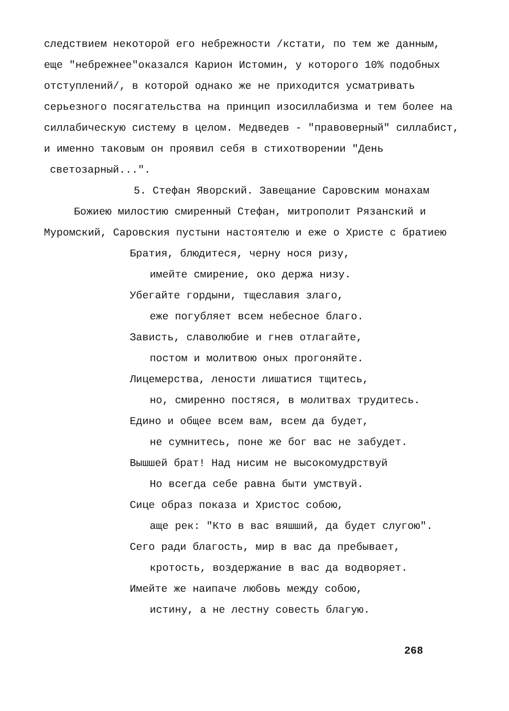следствием некоторой его небрежности /кстати, по тем же данным, еще "небрежнее"оказался Карион Истомин, у которого 10% подобных отступлений/, в которой однако же не приходится усматривать серьезного посягательства на принцип изосиллабизма и тем более на силлабическую систему в целом. Медведев - "правоверный" силлабист, и именно таковым он проявил себя в стихотворении "День
светозарный...".
5. Стефан Яворский. Завещание Саровским монахам
Божиею милостию смиренный Стефан, митрополит Рязанский и
Муромский, Саровския пустыни настоятелю и еже о Христе с братиею
Братия, блюдитеся, черну нося ризу,
имейте смирение, око держа низу.
Убегайте гордыни, тщеславия злаго,
еже погубляет всем небесное благо.
Зависть, славолюбие и гнев отлагайте,
постом и молитвою оных прогоняйте.
Лицемерства, лености лишатися тщитесь,
но, смиренно постяся, в молитвах трудитесь.
Едино и общее всем вам, всем да будет,
не сумнитесь, поне же бог вас не забудет.
Вышшей брат! Над нисим не высокомудрствуй
Но всегда себе равна быти умствуй.
Сице образ показа и Христос собою,
аще рек: "Кто в вас вяшший, да будет слугою".
Сего ради благость, мир в вас да пребывает,
кротость, воздержание в вас да водворяет.
Имейте же наипаче любовь между собою,
истину, а не лестну совесть благую.
268